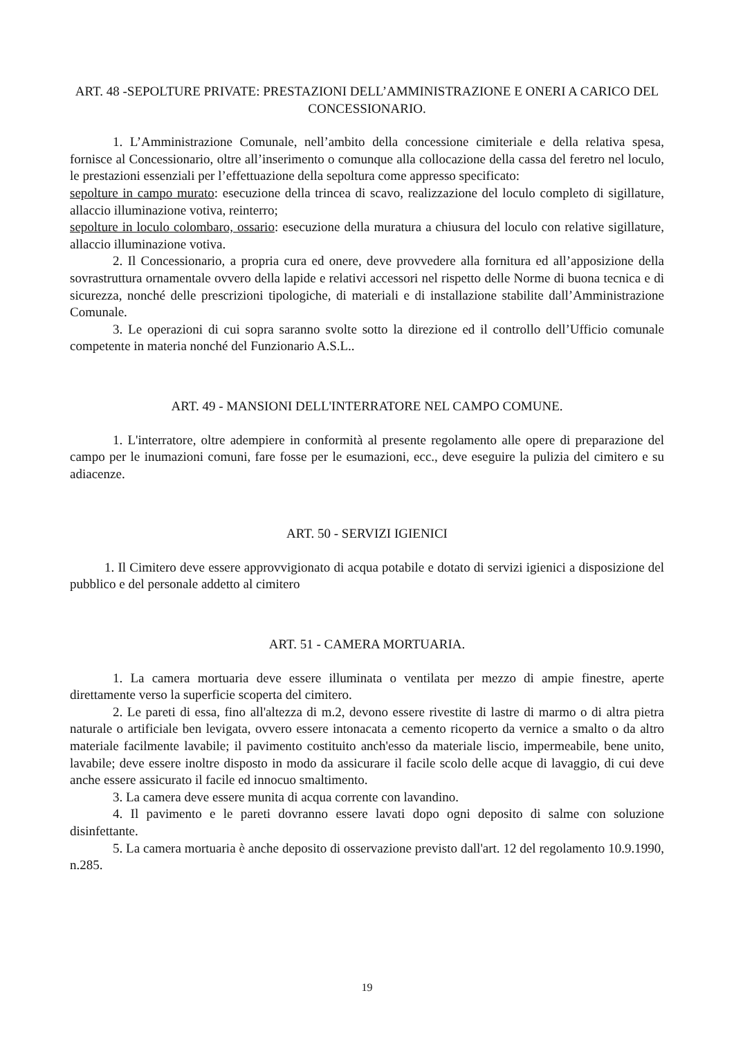ART. 48 -SEPOLTURE PRIVATE: PRESTAZIONI DELL’AMMINISTRAZIONE E ONERI A CARICO DEL CONCESSIONARIO.
1. L’Amministrazione Comunale, nell’ambito della concessione cimiteriale e della relativa spesa, fornisce al Concessionario, oltre all’inserimento o comunque alla collocazione della cassa del feretro nel loculo, le prestazioni essenziali per l’effettuazione della sepoltura come appresso specificato:
sepolture in campo murato: esecuzione della trincea di scavo, realizzazione del loculo completo di sigillature, allaccio illuminazione votiva, reinterro;
sepolture in loculo colombaro, ossario: esecuzione della muratura a chiusura del loculo con relative sigillature, allaccio illuminazione votiva.
2. Il Concessionario, a propria cura ed onere, deve provvedere alla fornitura ed all’apposizione della sovrastruttura ornamentale ovvero della lapide e relativi accessori nel rispetto delle Norme di buona tecnica e di sicurezza, nonché delle prescrizioni tipologiche, di materiali e di installazione stabilite dall’Amministrazione Comunale.
3. Le operazioni di cui sopra saranno svolte sotto la direzione ed il controllo dell’Ufficio comunale competente in materia nonché del Funzionario A.S.L..
ART. 49 - MANSIONI DELL'INTERRATORE NEL CAMPO COMUNE.
1. L'interratore, oltre adempiere in conformità al presente regolamento alle opere di preparazione del campo per le inumazioni comuni, fare fosse per le esumazioni, ecc., deve eseguire la pulizia del cimitero e su adiacenze.
ART. 50 - SERVIZI IGIENICI
1. Il Cimitero deve essere approvvigionato di acqua potabile e dotato di servizi igienici a disposizione del pubblico e del personale addetto al cimitero
ART. 51 - CAMERA MORTUARIA.
1. La camera mortuaria deve essere illuminata o ventilata per mezzo di ampie finestre, aperte direttamente verso la superficie scoperta del cimitero.
2. Le pareti di essa, fino all'altezza di m.2, devono essere rivestite di lastre di marmo o di altra pietra naturale o artificiale ben levigata, ovvero essere intonacata a cemento ricoperto da vernice a smalto o da altro materiale facilmente lavabile; il pavimento costituito anch'esso da materiale liscio, impermeabile, bene unito, lavabile; deve essere inoltre disposto in modo da assicurare il facile scolo delle acque di lavaggio, di cui deve anche essere assicurato il facile ed innocuo smaltimento.
3. La camera deve essere munita di acqua corrente con lavandino.
4. Il pavimento e le pareti dovranno essere lavati dopo ogni deposito di salme con soluzione disinfettante.
5. La camera mortuaria è anche deposito di osservazione previsto dall'art. 12 del regolamento 10.9.1990, n.285.
19